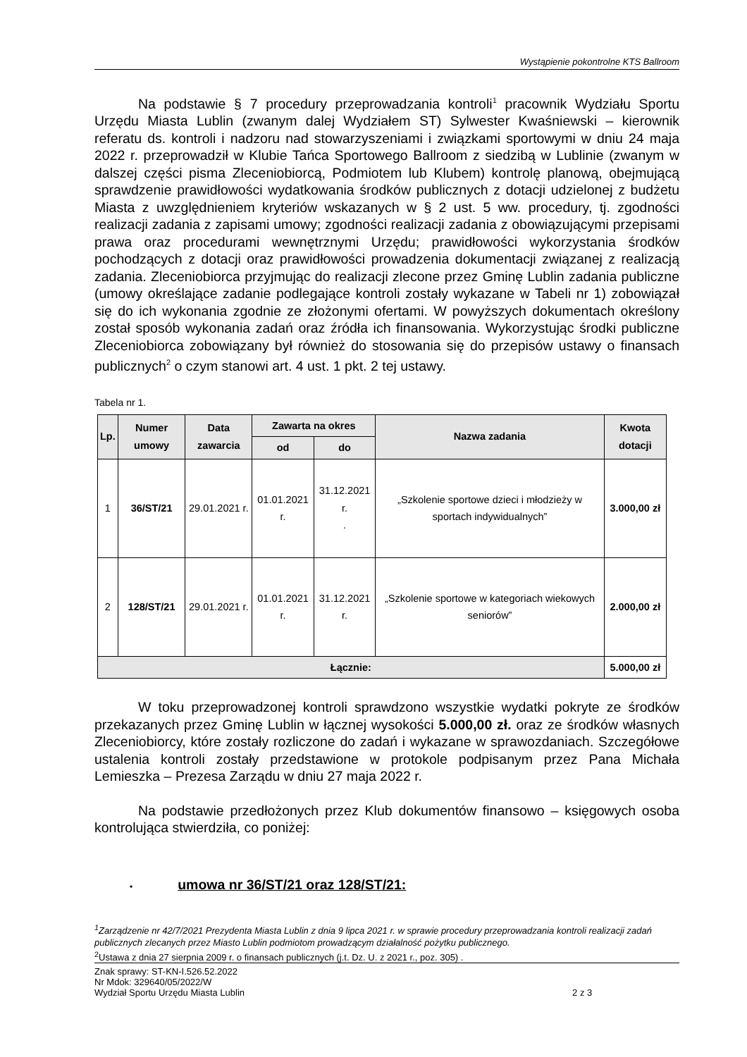Wystąpienie pokontrolne KTS Ballroom
Na podstawie § 7 procedury przeprowadzania kontroli<sup>1</sup> pracownik Wydziału Sportu Urzędu Miasta Lublin (zwanym dalej Wydziałem ST) Sylwester Kwaśniewski – kierownik referatu ds. kontroli i nadzoru nad stowarzyszeniami i związkami sportowymi w dniu 24 maja 2022 r. przeprowadził w Klubie Tańca Sportowego Ballroom z siedzibą w Lublinie (zwanym w dalszej części pisma Zleceniobiorcą, Podmiotem lub Klubem) kontrolę planową, obejmującą sprawdzenie prawidłowości wydatkowania środków publicznych z dotacji udzielonej z budżetu Miasta z uwzględnieniem kryteriów wskazanych w § 2 ust. 5 ww. procedury, tj. zgodności realizacji zadania z zapisami umowy; zgodności realizacji zadania z obowiązującymi przepisami prawa oraz procedurami wewnętrznymi Urzędu; prawidłowości wykorzystania środków pochodzących z dotacji oraz prawidłowości prowadzenia dokumentacji związanej z realizacją zadania. Zleceniobiorca przyjmując do realizacji zlecone przez Gminę Lublin zadania publiczne (umowy określające zadanie podlegające kontroli zostały wykazane w Tabeli nr 1) zobowiązał się do ich wykonania zgodnie ze złożonymi ofertami. W powyższych dokumentach określony został sposób wykonania zadań oraz źródła ich finansowania. Wykorzystując środki publiczne Zleceniobiorca zobowiązany był również do stosowania się do przepisów ustawy o finansach publicznych<sup>2</sup> o czym stanowi art. 4 ust. 1 pkt. 2 tej ustawy.
Tabela nr 1.
| Lp. | Numer umowy | Data zawarcia | Zawarta na okres | | Nazwa zadania | Kwota dotacji |
| --- | --- | --- | --- | --- | --- | --- |
| | | | od | do | | |
| 1 | 36/ST/21 | 29.01.2021 r. | 01.01.2021 r. | 31.12.2021 r. . | „Szkolenie sportowe dzieci i młodzieży w sportach indywidualnych” | 3.000,00 zł |
| 2 | 128/ST/21 | 29.01.2021 r. | 01.01.2021 r. | 31.12.2021 r. | „Szkolenie sportowe w kategoriach wiekowych seniorów” | 2.000,00 zł |
| Łącznie: | | | | | | 5.000,00 zł |
W toku przeprowadzonej kontroli sprawdzono wszystkie wydatki pokryte ze środków przekazanych przez Gminę Lublin w łącznej wysokości 5.000,00 zł. oraz ze środków własnych Zleceniobiorcy, które zostały rozliczone do zadań i wykazane w sprawozdaniach. Szczegółowe ustalenia kontroli zostały przedstawione w protokole podpisanym przez Pana Michała Lemieszka – Prezesa Zarządu w dniu 27 maja 2022 r.
Na podstawie przedłożonych przez Klub dokumentów finansowo – księgowych osoba kontrolująca stwierdziła, co poniżej:
• umowa nr 36/ST/21 oraz 128/ST/21:
<sup>1</sup> Zarządzenie nr 42/7/2021 Prezydenta Miasta Lublin z dnia 9 lipca 2021 r. w sprawie procedury przeprowadzania kontroli realizacji zadań publicznych zlecanych przez Miasto Lublin podmiotom prowadzącym działalność pożytku publicznego.
<sup>2</sup> Ustawa z dnia 27 sierpnia 2009 r. o finansach publicznych (j.t. Dz. U. z 2021 r., poz. 305) .
Znak sprawy: ST-KN-I.526.52.2022
Nr Mdok: 329640/05/2022/W
Wydział Sportu Urzędu Miasta Lublin 2 z 3